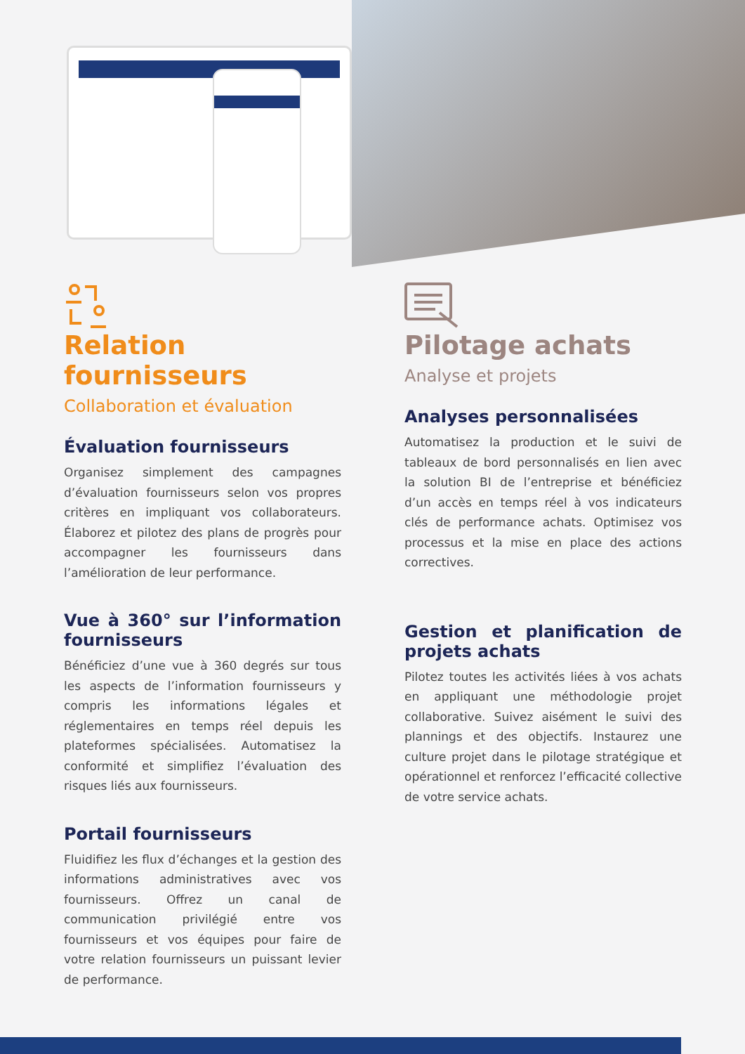Relation fournisseurs
Collaboration et évaluation
Évaluation fournisseurs
Organisez simplement des campagnes d’évaluation fournisseurs selon vos propres critères en impliquant vos collaborateurs. Élaborez et pilotez des plans de progrès pour accompagner les fournisseurs dans l’amélioration de leur performance.
Vue à 360° sur l’information fournisseurs
Bénéficiez d’une vue à 360 degrés sur tous les aspects de l’information fournisseurs y compris les informations légales et réglementaires en temps réel depuis les plateformes spécialisées. Automatisez la conformité et simplifiez l’évaluation des risques liés aux fournisseurs.
Portail fournisseurs
Fluidifiez les flux d’échanges et la gestion des informations administratives avec vos fournisseurs. Offrez un canal de communication privilégié entre vos fournisseurs et vos équipes pour faire de votre relation fournisseurs un puissant levier de performance.
Pilotage achats
Analyse et projets
Analyses personnalisées
Automatisez la production et le suivi de tableaux de bord personnalisés en lien avec la solution BI de l’entreprise et bénéficiez d’un accès en temps réel à vos indicateurs clés de performance achats. Optimisez vos processus et la mise en place des actions correctives.
Gestion et planification de projets achats
Pilotez toutes les activités liées à vos achats en appliquant une méthodologie projet collaborative. Suivez aisément le suivi des plannings et des objectifs. Instaurez une culture projet dans le pilotage stratégique et opérationnel et renforcez l’efficacité collective de votre service achats.